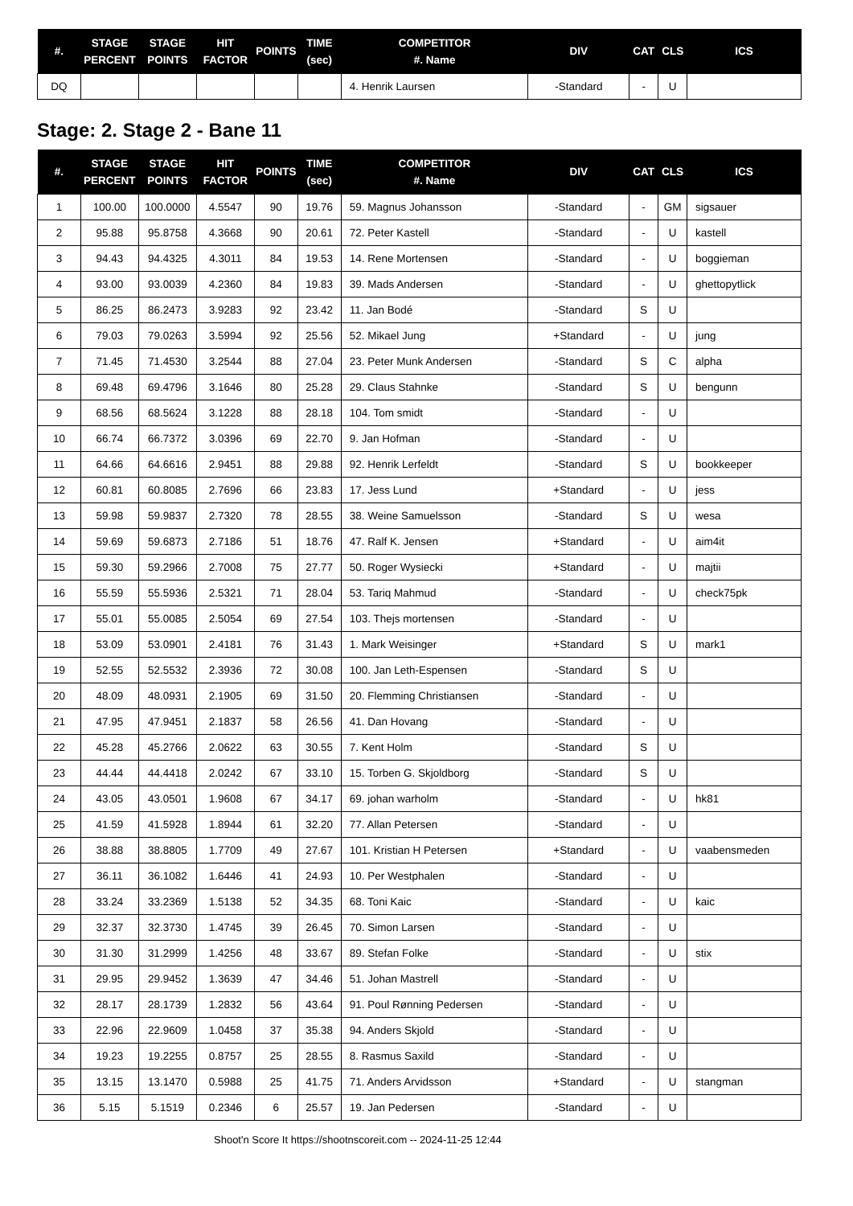| #. | STAGE PERCENT | STAGE POINTS | HIT FACTOR | POINTS | TIME (sec) | COMPETITOR #. Name | DIV | CAT | CLS | ICS |
| --- | --- | --- | --- | --- | --- | --- | --- | --- | --- | --- |
| DQ | | | | | | 4. Henrik Laursen | -Standard | - | U | |
Stage: 2. Stage 2 - Bane 11
| #. | STAGE PERCENT | STAGE POINTS | HIT FACTOR | POINTS | TIME (sec) | COMPETITOR #. Name | DIV | CAT | CLS | ICS |
| --- | --- | --- | --- | --- | --- | --- | --- | --- | --- | --- |
| 1 | 100.00 | 100.0000 | 4.5547 | 90 | 19.76 | 59. Magnus Johansson | -Standard | - | GM | sigsauer |
| 2 | 95.88 | 95.8758 | 4.3668 | 90 | 20.61 | 72. Peter Kastell | -Standard | - | U | kastell |
| 3 | 94.43 | 94.4325 | 4.3011 | 84 | 19.53 | 14. Rene Mortensen | -Standard | - | U | boggieman |
| 4 | 93.00 | 93.0039 | 4.2360 | 84 | 19.83 | 39. Mads Andersen | -Standard | - | U | ghettopytlick |
| 5 | 86.25 | 86.2473 | 3.9283 | 92 | 23.42 | 11. Jan Bodé | -Standard | S | U | |
| 6 | 79.03 | 79.0263 | 3.5994 | 92 | 25.56 | 52. Mikael Jung | +Standard | - | U | jung |
| 7 | 71.45 | 71.4530 | 3.2544 | 88 | 27.04 | 23. Peter Munk Andersen | -Standard | S | C | alpha |
| 8 | 69.48 | 69.4796 | 3.1646 | 80 | 25.28 | 29. Claus Stahnke | -Standard | S | U | bengunn |
| 9 | 68.56 | 68.5624 | 3.1228 | 88 | 28.18 | 104. Tom smidt | -Standard | - | U | |
| 10 | 66.74 | 66.7372 | 3.0396 | 69 | 22.70 | 9. Jan Hofman | -Standard | - | U | |
| 11 | 64.66 | 64.6616 | 2.9451 | 88 | 29.88 | 92. Henrik Lerfeldt | -Standard | S | U | bookkeeper |
| 12 | 60.81 | 60.8085 | 2.7696 | 66 | 23.83 | 17. Jess Lund | +Standard | - | U | jess |
| 13 | 59.98 | 59.9837 | 2.7320 | 78 | 28.55 | 38. Weine Samuelsson | -Standard | S | U | wesa |
| 14 | 59.69 | 59.6873 | 2.7186 | 51 | 18.76 | 47. Ralf K. Jensen | +Standard | - | U | aim4it |
| 15 | 59.30 | 59.2966 | 2.7008 | 75 | 27.77 | 50. Roger Wysiecki | +Standard | - | U | majtii |
| 16 | 55.59 | 55.5936 | 2.5321 | 71 | 28.04 | 53. Tariq Mahmud | -Standard | - | U | check75pk |
| 17 | 55.01 | 55.0085 | 2.5054 | 69 | 27.54 | 103. Thejs mortensen | -Standard | - | U | |
| 18 | 53.09 | 53.0901 | 2.4181 | 76 | 31.43 | 1. Mark Weisinger | +Standard | S | U | mark1 |
| 19 | 52.55 | 52.5532 | 2.3936 | 72 | 30.08 | 100. Jan Leth-Espensen | -Standard | S | U | |
| 20 | 48.09 | 48.0931 | 2.1905 | 69 | 31.50 | 20. Flemming Christiansen | -Standard | - | U | |
| 21 | 47.95 | 47.9451 | 2.1837 | 58 | 26.56 | 41. Dan Hovang | -Standard | - | U | |
| 22 | 45.28 | 45.2766 | 2.0622 | 63 | 30.55 | 7. Kent Holm | -Standard | S | U | |
| 23 | 44.44 | 44.4418 | 2.0242 | 67 | 33.10 | 15. Torben G. Skjoldborg | -Standard | S | U | |
| 24 | 43.05 | 43.0501 | 1.9608 | 67 | 34.17 | 69. johan warholm | -Standard | - | U | hk81 |
| 25 | 41.59 | 41.5928 | 1.8944 | 61 | 32.20 | 77. Allan Petersen | -Standard | - | U | |
| 26 | 38.88 | 38.8805 | 1.7709 | 49 | 27.67 | 101. Kristian H Petersen | +Standard | - | U | vaabensmeden |
| 27 | 36.11 | 36.1082 | 1.6446 | 41 | 24.93 | 10. Per Westphalen | -Standard | - | U | |
| 28 | 33.24 | 33.2369 | 1.5138 | 52 | 34.35 | 68. Toni Kaic | -Standard | - | U | kaic |
| 29 | 32.37 | 32.3730 | 1.4745 | 39 | 26.45 | 70. Simon Larsen | -Standard | - | U | |
| 30 | 31.30 | 31.2999 | 1.4256 | 48 | 33.67 | 89. Stefan Folke | -Standard | - | U | stix |
| 31 | 29.95 | 29.9452 | 1.3639 | 47 | 34.46 | 51. Johan Mastrell | -Standard | - | U | |
| 32 | 28.17 | 28.1739 | 1.2832 | 56 | 43.64 | 91. Poul Rønning Pedersen | -Standard | - | U | |
| 33 | 22.96 | 22.9609 | 1.0458 | 37 | 35.38 | 94. Anders Skjold | -Standard | - | U | |
| 34 | 19.23 | 19.2255 | 0.8757 | 25 | 28.55 | 8. Rasmus Saxild | -Standard | - | U | |
| 35 | 13.15 | 13.1470 | 0.5988 | 25 | 41.75 | 71. Anders Arvidsson | +Standard | - | U | stangman |
| 36 | 5.15 | 5.1519 | 0.2346 | 6 | 25.57 | 19. Jan Pedersen | -Standard | - | U | |
Shoot'n Score It https://shootnscoreit.com -- 2024-11-25 12:44